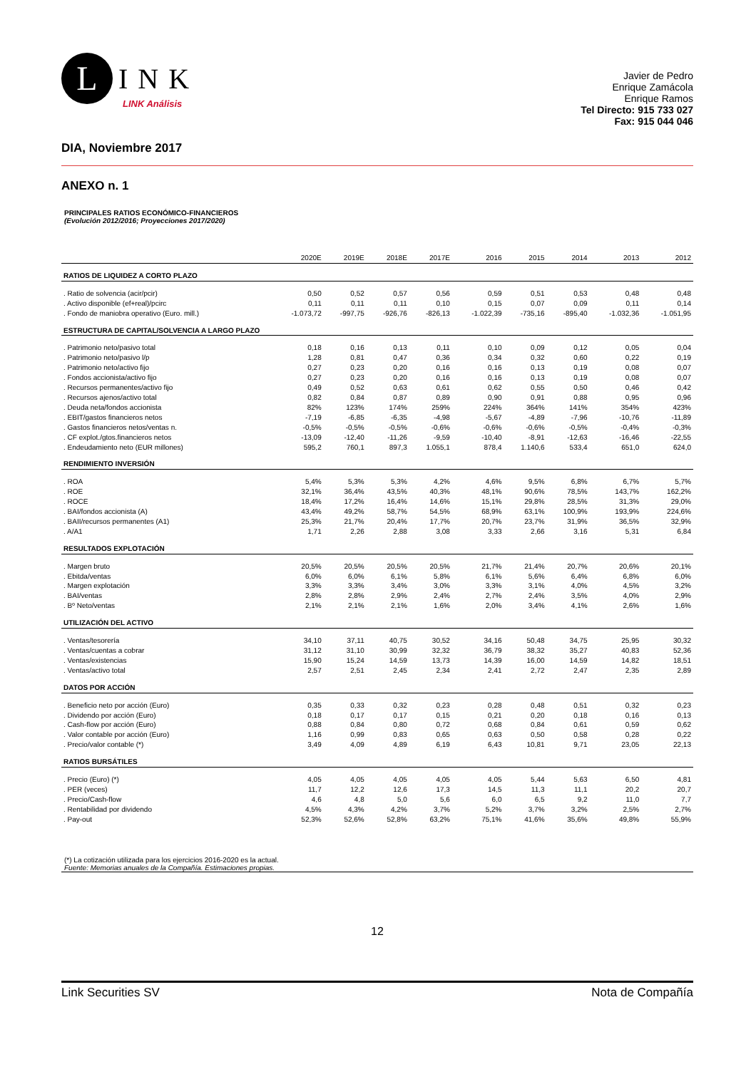L
INK
LINK Análisis
Javier de Pedro
Enrique Zamácola
Enrique Ramos
Tel Directo: 915 733 027
Fax: 915 044 046
DIA, Noviembre 2017
ANEXO n. 1
PRINCIPALES RATIOS ECONÓMICO-FINANCIEROS
(Evolución 2012/2016; Proyecciones 2017/2020)
| | 2020E | 2019E | 2018E | 2017E | 2016 | 2015 | 2014 | 2013 | 2012 |
| --- | --- | --- | --- | --- | --- | --- | --- | --- | --- |
| RATIOS DE LIQUIDEZ A CORTO PLAZO | | | | | | | | | |
| . Ratio de solvencia (acir/pcir) | 0,50 | 0,52 | 0,57 | 0,56 | 0,59 | 0,51 | 0,53 | 0,48 | 0,48 |
| . Activo disponible (ef+real)/pcirc | 0,11 | 0,11 | 0,11 | 0,10 | 0,15 | 0,07 | 0,09 | 0,11 | 0,14 |
| . Fondo de maniobra operativo (Euro. mill.) | -1.073,72 | -997,75 | -926,76 | -826,13 | -1.022,39 | -735,16 | -895,40 | -1.032,36 | -1.051,95 |
| ESTRUCTURA DE CAPITAL/SOLVENCIA A LARGO PLAZO | | | | | | | | | |
| . Patrimonio neto/pasivo total | 0,18 | 0,16 | 0,13 | 0,11 | 0,10 | 0,09 | 0,12 | 0,05 | 0,04 |
| . Patrimonio neto/pasivo l/p | 1,28 | 0,81 | 0,47 | 0,36 | 0,34 | 0,32 | 0,60 | 0,22 | 0,19 |
| . Patrimonio neto/activo fijo | 0,27 | 0,23 | 0,20 | 0,16 | 0,16 | 0,13 | 0,19 | 0,08 | 0,07 |
| . Fondos accionista/activo fijo | 0,27 | 0,23 | 0,20 | 0,16 | 0,16 | 0,13 | 0,19 | 0,08 | 0,07 |
| . Recursos permanentes/activo fijo | 0,49 | 0,52 | 0,63 | 0,61 | 0,62 | 0,55 | 0,50 | 0,46 | 0,42 |
| . Recursos ajenos/activo total | 0,82 | 0,84 | 0,87 | 0,89 | 0,90 | 0,91 | 0,88 | 0,95 | 0,96 |
| . Deuda neta/fondos accionista | 82% | 123% | 174% | 259% | 224% | 364% | 141% | 354% | 423% |
| . EBIT/gastos financieros netos | -7,19 | -6,85 | -6,35 | -4,98 | -5,67 | -4,89 | -7,96 | -10,76 | -11,89 |
| . Gastos financieros netos/ventas n. | -0,5% | -0,5% | -0,5% | -0,6% | -0,6% | -0,6% | -0,5% | -0,4% | -0,3% |
| . CF explot./gtos.financieros netos | -13,09 | -12,40 | -11,26 | -9,59 | -10,40 | -8,91 | -12,63 | -16,46 | -22,55 |
| . Endeudamiento neto (EUR millones) | 595,2 | 760,1 | 897,3 | 1.055,1 | 878,4 | 1.140,6 | 533,4 | 651,0 | 624,0 |
| RENDIMIENTO INVERSIÓN | | | | | | | | | |
| . ROA | 5,4% | 5,3% | 5,3% | 4,2% | 4,6% | 9,5% | 6,8% | 6,7% | 5,7% |
| . ROE | 32,1% | 36,4% | 43,5% | 40,3% | 48,1% | 90,6% | 78,5% | 143,7% | 162,2% |
| . ROCE | 18,4% | 17,2% | 16,4% | 14,6% | 15,1% | 29,8% | 28,5% | 31,3% | 29,0% |
| . BAI/fondos accionista (A) | 43,4% | 49,2% | 58,7% | 54,5% | 68,9% | 63,1% | 100,9% | 193,9% | 224,6% |
| . BAII/recursos permanentes (A1) | 25,3% | 21,7% | 20,4% | 17,7% | 20,7% | 23,7% | 31,9% | 36,5% | 32,9% |
| . A/A1 | 1,71 | 2,26 | 2,88 | 3,08 | 3,33 | 2,66 | 3,16 | 5,31 | 6,84 |
| RESULTADOS EXPLOTACIÓN | | | | | | | | | |
| . Margen bruto | 20,5% | 20,5% | 20,5% | 20,5% | 21,7% | 21,4% | 20,7% | 20,6% | 20,1% |
| . Ebitda/ventas | 6,0% | 6,0% | 6,1% | 5,8% | 6,1% | 5,6% | 6,4% | 6,8% | 6,0% |
| . Margen explotación | 3,3% | 3,3% | 3,4% | 3,0% | 3,3% | 3,1% | 4,0% | 4,5% | 3,2% |
| . BAI/ventas | 2,8% | 2,8% | 2,9% | 2,4% | 2,7% | 2,4% | 3,5% | 4,0% | 2,9% |
| . Bº Neto/ventas | 2,1% | 2,1% | 2,1% | 1,6% | 2,0% | 3,4% | 4,1% | 2,6% | 1,6% |
| UTILIZACIÓN DEL ACTIVO | | | | | | | | | |
| . Ventas/tesorería | 34,10 | 37,11 | 40,75 | 30,52 | 34,16 | 50,48 | 34,75 | 25,95 | 30,32 |
| . Ventas/cuentas a cobrar | 31,12 | 31,10 | 30,99 | 32,32 | 36,79 | 38,32 | 35,27 | 40,83 | 52,36 |
| . Ventas/existencias | 15,90 | 15,24 | 14,59 | 13,73 | 14,39 | 16,00 | 14,59 | 14,82 | 18,51 |
| . Ventas/activo total | 2,57 | 2,51 | 2,45 | 2,34 | 2,41 | 2,72 | 2,47 | 2,35 | 2,89 |
| DATOS POR ACCIÓN | | | | | | | | | |
| . Beneficio neto por acción (Euro) | 0,35 | 0,33 | 0,32 | 0,23 | 0,28 | 0,48 | 0,51 | 0,32 | 0,23 |
| . Dividendo por acción (Euro) | 0,18 | 0,17 | 0,17 | 0,15 | 0,21 | 0,20 | 0,18 | 0,16 | 0,13 |
| . Cash-flow por acción (Euro) | 0,88 | 0,84 | 0,80 | 0,72 | 0,68 | 0,84 | 0,61 | 0,59 | 0,62 |
| . Valor contable por acción (Euro) | 1,16 | 0,99 | 0,83 | 0,65 | 0,63 | 0,50 | 0,58 | 0,28 | 0,22 |
| . Precio/valor contable (*) | 3,49 | 4,09 | 4,89 | 6,19 | 6,43 | 10,81 | 9,71 | 23,05 | 22,13 |
| RATIOS BURSÁTILES | | | | | | | | | |
| . Precio (Euro) (*) | 4,05 | 4,05 | 4,05 | 4,05 | 4,05 | 5,44 | 5,63 | 6,50 | 4,81 |
| . PER (veces) | 11,7 | 12,2 | 12,6 | 17,3 | 14,5 | 11,3 | 11,1 | 20,2 | 20,7 |
| . Precio/Cash-flow | 4,6 | 4,8 | 5,0 | 5,6 | 6,0 | 6,5 | 9,2 | 11,0 | 7,7 |
| . Rentabilidad por dividendo | 4,5% | 4,3% | 4,2% | 3,7% | 5,2% | 3,7% | 3,2% | 2,5% | 2,7% |
| . Pay-out | 52,3% | 52,6% | 52,8% | 63,2% | 75,1% | 41,6% | 35,6% | 49,8% | 55,9% |
(*) La cotización utilizada para los ejercicios 2016-2020 es la actual.
Fuente: Memorias anuales de la Compañía. Estimaciones propias.
12
Link Securities SV Nota de Compañía